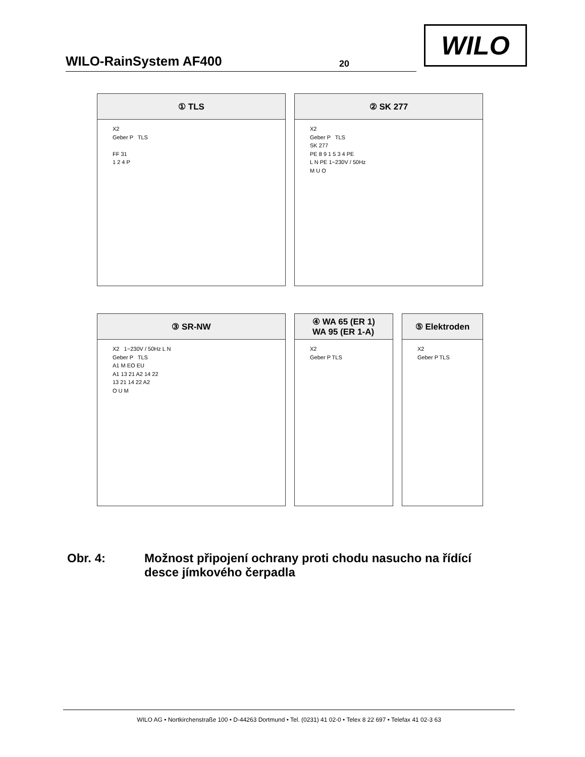WILO-RainSystem AF400
20
WILO
① TLS
X2
Geber P TLS
FF 31
1 2 4 P
② SK 277
X2
Geber P TLS
SK 277
PE 8 9 1 5 3 4 PE
L N PE 1~230V / 50Hz
M U O
③ SR-NW
X2 1~230V / 50Hz L N
Geber P TLS
A1 M EO EU
A1 13 21 A2 14 22
13 21 14 22 A2
O U M
④ WA 65 (ER 1)
WA 95 (ER 1-A)
X2
Geber P TLS
⑤ Elektroden
X2
Geber P TLS
Obr. 4: Možnost připojení ochrany proti chodu nasucho na řídící
desce jímkového čerpadla
WILO AG • Nortkirchenstraße 100 • D-44263 Dortmund • Tel. (0231) 41 02-0 • Telex 8 22 697 • Telefax 41 02-3 63